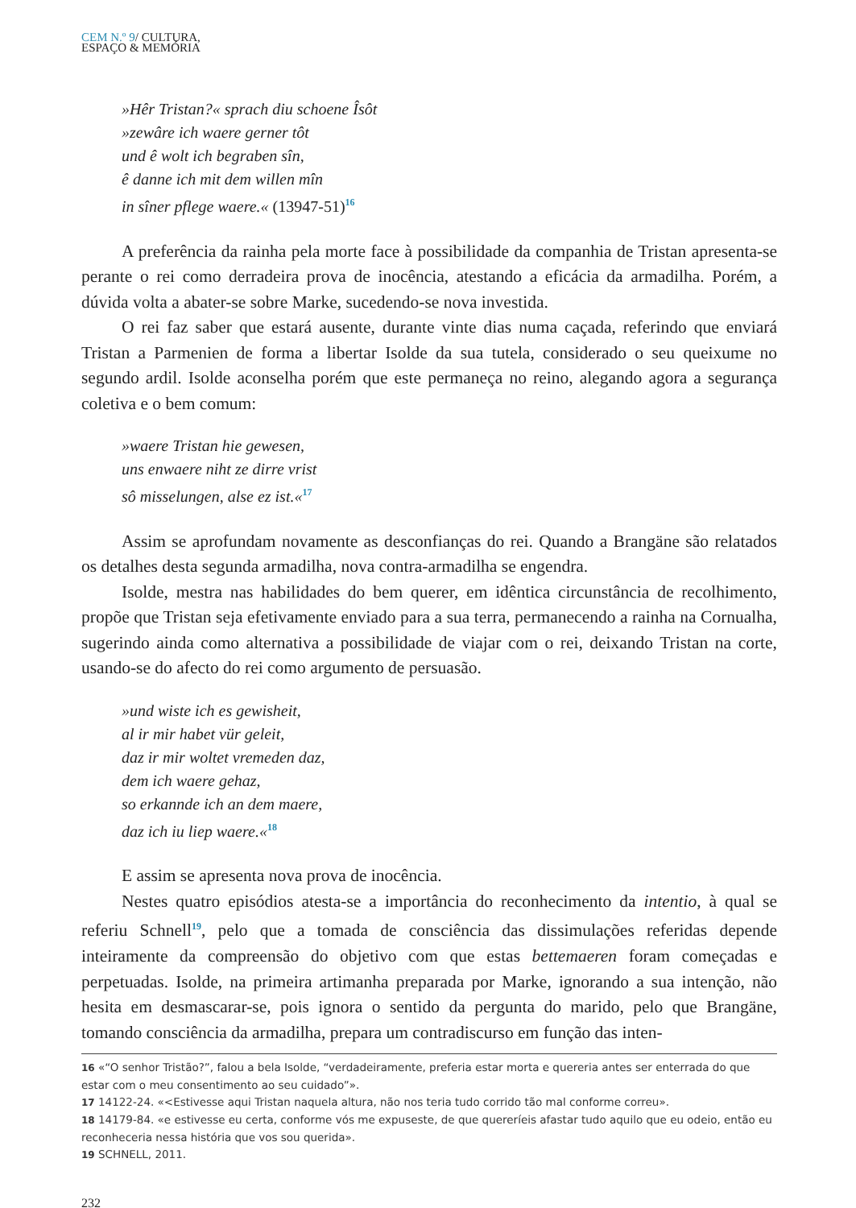CEM N.º 9/ CULTURA,
ESPAÇO & MEMÓRIA
»Hêr Tristan?« sprach diu schoene Îsôt
»zewâre ich waere gerner tôt
und ê wolt ich begraben sîn,
ê danne ich mit dem willen mîn
in sîner pflege waere.« (13947-51)<sup>16</sup>
A preferência da rainha pela morte face à possibilidade da companhia de Tristan apresenta-se perante o rei como derradeira prova de inocência, atestando a eficácia da armadilha. Porém, a dúvida volta a abater-se sobre Marke, sucedendo-se nova investida.
O rei faz saber que estará ausente, durante vinte dias numa caçada, referindo que enviará Tristan a Parmenien de forma a libertar Isolde da sua tutela, considerado o seu queixume no segundo ardil. Isolde aconselha porém que este permaneça no reino, alegando agora a segurança coletiva e o bem comum:
»waere Tristan hie gewesen,
uns enwaere niht ze dirre vrist
sô misselungen, alse ez ist.«<sup>17</sup>
Assim se aprofundam novamente as desconfianças do rei. Quando a Brangäne são relatados os detalhes desta segunda armadilha, nova contra-armadilha se engendra.
Isolde, mestra nas habilidades do bem querer, em idêntica circunstância de recolhimento, propõe que Tristan seja efetivamente enviado para a sua terra, permanecendo a rainha na Cornualha, sugerindo ainda como alternativa a possibilidade de viajar com o rei, deixando Tristan na corte, usando-se do afecto do rei como argumento de persuasão.
»und wiste ich es gewisheit,
al ir mir habet vür geleit,
daz ir mir woltet vremeden daz,
dem ich waere gehaz,
so erkannde ich an dem maere,
daz ich iu liep waere.«<sup>18</sup>
E assim se apresenta nova prova de inocência.
Nestes quatro episódios atesta-se a importância do reconhecimento da intentio, à qual se referiu Schnell<sup>19</sup>, pelo que a tomada de consciência das dissimulações referidas depende inteiramente da compreensão do objetivo com que estas bettemaeren foram começadas e perpetuadas. Isolde, na primeira artimanha preparada por Marke, ignorando a sua intenção, não hesita em desmascarar-se, pois ignora o sentido da pergunta do marido, pelo que Brangäne, tomando consciência da armadilha, prepara um contradiscurso em função das inten-
16 «“O senhor Tristão?”, falou a bela Isolde, “verdadeiramente, preferia estar morta e quereria antes ser enterrada do que estar com o meu consentimento ao seu cuidado”».
17 14122-24. «<Estivesse aqui Tristan naquela altura, não nos teria tudo corrido tão mal conforme correu».
18 14179-84. «e estivesse eu certa, conforme vós me expuseste, de que quereríeis afastar tudo aquilo que eu odeio, então eu reconheceria nessa história que vos sou querida».
19 SCHNELL, 2011.
232